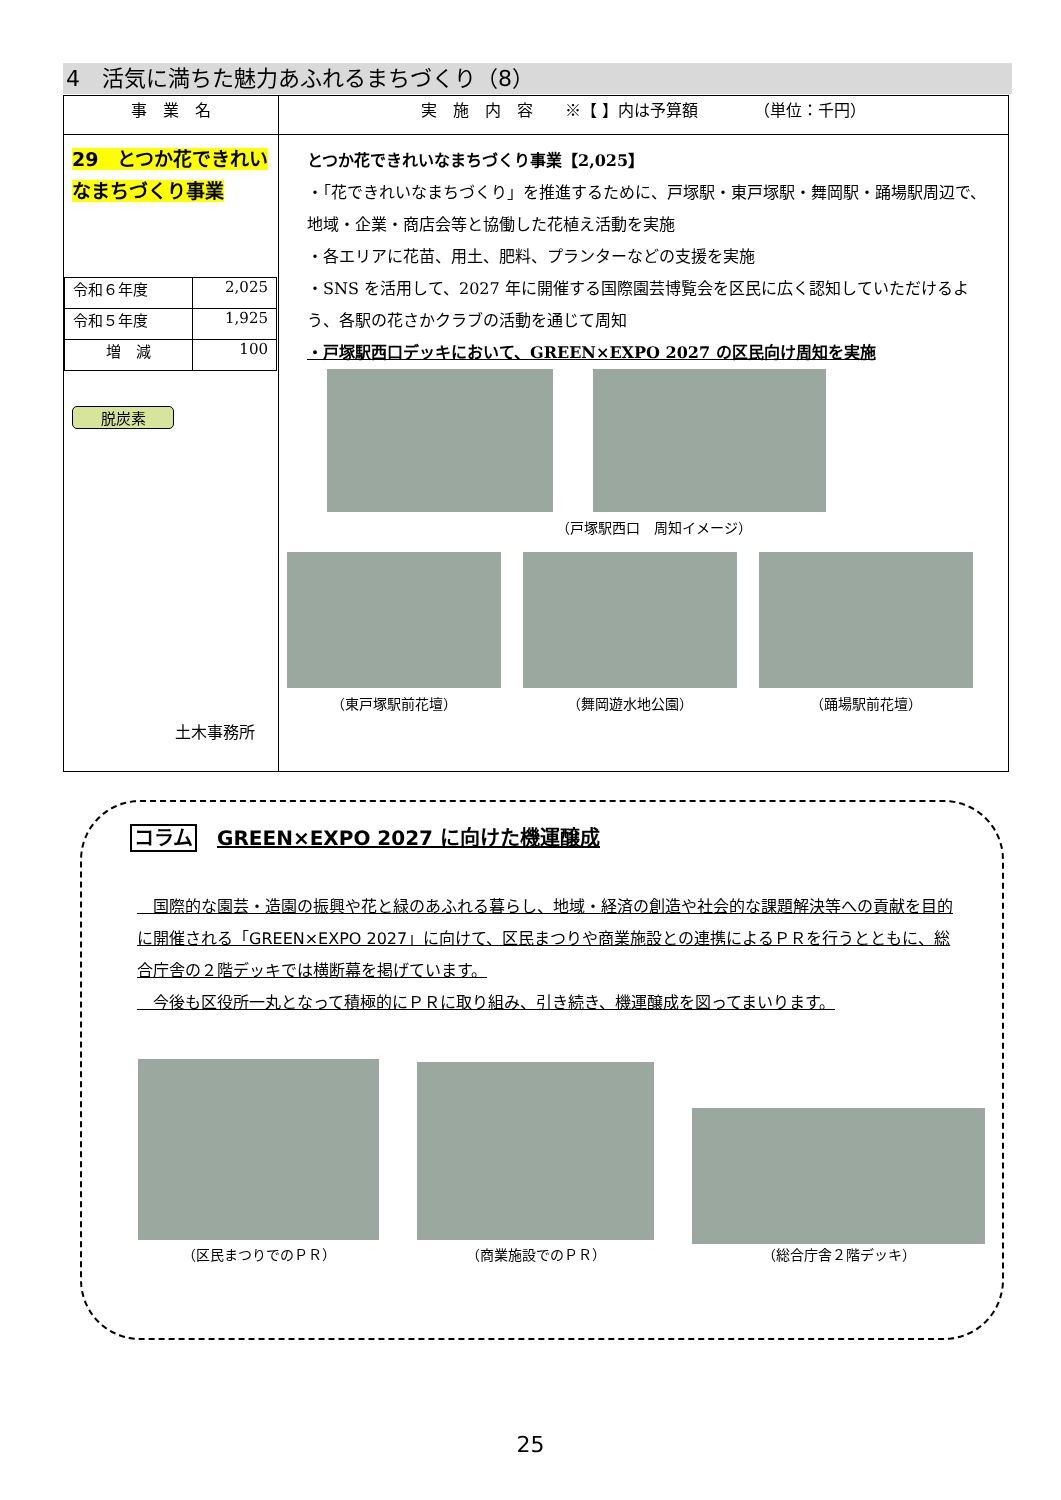4　活気に満ちた魅力あふれるまちづくり（8）
| 事 業 名 | 実 施 内 容 ※【 】内は予算額 （単位：千円） |
| --- | --- |
| 29 とつか花できれいなまちづくり事業 / 令和６年度 / 2,025 / / 令和５年度 / 1,925 / / 増 減 / 100 / 脱炭素 土木事務所 | とつか花できれいなまちづくり事業【2,025】 ・「花できれいなまちづくり」を推進するために、戸塚駅・東戸塚駅・舞岡駅・踊場駅周辺で、地域・企業・商店会等と協働した花植え活動を実施 ・各エリアに花苗、用土、肥料、プランターなどの支援を実施 ・SNS を活用して、2027 年に開催する国際園芸博覧会を区民に広く認知していただけるよう、各駅の花さかクラブの活動を通じて周知 ・戸塚駅西口デッキにおいて、GREEN×EXPO 2027 の区民向け周知を実施 （戸塚駅西口 周知イメージ） （東戸塚駅前花壇） （舞岡遊水地公園） （踊場駅前花壇） |
コラム　GREEN×EXPO 2027 に向けた機運醸成
　国際的な園芸・造園の振興や花と緑のあふれる暮らし、地域・経済の創造や社会的な課題解決等への貢献を目的に開催される「GREEN×EXPO 2027」に向けて、区民まつりや商業施設との連携によるＰＲを行うとともに、総合庁舎の２階デッキでは横断幕を掲げています。
　今後も区役所一丸となって積極的にＰＲに取り組み、引き続き、機運醸成を図ってまいります。
（区民まつりでのＰＲ）
（商業施設でのＰＲ）
（総合庁舎２階デッキ）
25